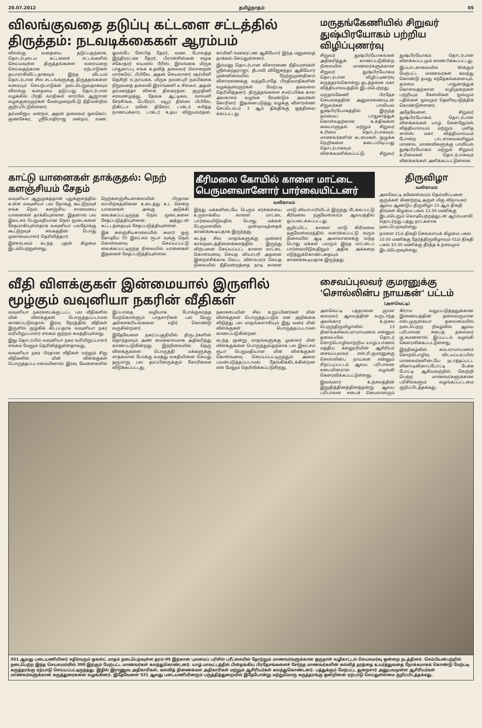20.07.2012 தமிழ்நாதம் 05
விலங்குவதை தடுப்பு கட்டளை சட்டத்தில் திருத்தம்: நடவடிக்கைகள் ஆரம்பம்
விலங்கு வதையை தடுப்பதற்காக, தொடர்புடைய கட்டளைச் சட்டங்களில் செய்யவுள்ள திருத்தங்களை வரையறை செய்வதற்கான ஏற்பாடுகள் தயாராகிவிட்டதாகவும் இந்த விடயம் தொடர்பான சில சட்டங்களுக்கு திருத்தங்களை வரையும் செயற்பாடுகள் நடைபெறுவதாகவும் விலங்கு வதையை தடுப்பது தொடர்பான வழக்கில் பிரதி வாதிகள் சார்பில் ஆஜரான வழக்குரைஞர்கள் மேன்முறையீட்டு நீதிமன்றில் குறிப்பிட்டுள்ளனர்.
தர்மவிஜய மன்றம், அதன் தலைவர் ஒல்கொட் குணசேகர, ஸ்ரீபோதிராஜ மன்றம், வண. ஓமல்பே சோபித தேரர், வண. போவத்த இந்திரரட்ண தேரர், பிரான்சிஸ்கன் சமூக சகோதரர் லயனல் பீரிஸ், இலங்கை மிருக பாதுகாப்பு சங்க உதவித் தலைவர் லொறைன் மார்கரெட் பிபிலே, அதன் செயலாளர் ஷர்மினி தெசிறி ரட்நாயக்க, மிருக நலன்புரி நம்பிக்கை நிறுவனத் தலைவி இராங்கனி டீ சில்வா, அதன் தர்மகர்த்தா விசாக திலகரத்ன, குமுதினி சரவணமுத்து, தேவக ஆட்டிகல, லாலனி சேரசிங்க, பெரேரா, மயூர திஸ்ஸ பிபிலே, நிகிட்டா ரவின் திசேரா, டாக்டர் சமித்த நாணயக்கார, டாக்டர் உதய விஜயவர்தன, காமினி வனகரட்ண ஆகியோர் இந்த மனுவைத் தாக்கல் செய்துள்ளனர்.
இம்மனு தொடர்பான விசாரணை நீதியரசர்கள் ஸ்ரீஸ்கந்தராஜா, தீபாலி விஜேசுந்தர ஆகியோர் முன்னிலையில் நேற்றுமுன்தினம் விசாரணைக்கு வந்தபோதே பிரதிவாதிகளின் வழக்குரைஞர்கள் மேற்படி தகவலை தெரிவித்தனர். திருத்தங்களை சமர்ப்பிக்க கால அவகாசம் வழங்க வேண்டும் அவர்கள் கோரினர். இதனைபடுத்து வழக்கு விசாரணை செப்டெம்பர் 3 ஆம் திகதிக்கு ஒத்திவை க்கப்பட்டது.
மருதங்கேணியில் சிறுவர் துஷ்பிரயோகம் பற்றிய விழிப்புணர்வு
சிறுவர் துஷ்பிரயோகங்கள் அதிகரித்துக் காணப்படுகின்ற நிலையில் மாணவர்களுக்கான சிறுவர் துஷ்பிரயோகம தொடர்பான விழிப்புணர்வு கருத்தரங்கொன்று குடத்தனை மகா வித்தியாலயத்தில் இடம்பெற்றது.
மருதங்கேணி பிரதேச செயலகத்தின் அனுசரணையுடன் சிறுவர்கள் பாலியல் துஷ்பிரயோகத்தில் இருந்த தம்மைப் பாதுகாத்துக் கொள்வதற்கான உக்திகளை கையாளுதல் மற்றும் சிறுவர் உரிமை தொடர்பாகவும், மாணவர்களின் கடமைகள், ஒழுக்க நெறிகளை கடைப்பிடிப்பது தொடர்பாகவும் விளக்கமளிக்கப்பட்டு, சிறுவர் துஷ்பிரயோகம் தொடர்பான விளக்கப்படமும் காண்பிக்கப்பட்டது.
இப்பாடசாலையில் 80க்கும் மேற்பட்ட மாணவர்கள் கலந்து கொண்டு தமது சந்தேகங்களையும், தம்மை பாதுகாத்துக் கொள்வதற்கான வழிமுறைகள் பற்றியும் கேள்விகள் மூலமும் பதில்கள் மூலமும் தெளிவுபடுத்திக் கொண்டுள்ளனர்.
அதேவேளை, சிறுவர் துஷ்பிரயோகம் தொடர்பான விளக்கங்கள் யாழ். சென்ஜேம்ஸ் வித்தியாலயம் மற்றும், புனித சாள்ஸ் மகா வித்தியாலயம் போன்ற பாடசாலைகளிலும் மாணவ, மாணவிகளுக்கு பாலியல் துஷ்பிரயோகம் மற்றும் சிறுவர் உரிமைகள் தொடர்பாகவும் விளக்கங்கள் அளிக்கப்பட்டுள்ளன.
காட்டு யானைகள் தாக்குதல்: நெற் களஞ்சியம் சேதம்
வவுனியா ஆறுமுகத்தான் புதுக்குளத்தில் உள்ள வவுனியா பல நோக்கு கூட்டுறவுச் சங்க நெல் களஞ்சிய சாலையை யானைகள் தாக்கியுள்ளன. இதனால் பல இலட்சம் பெறுமதியான நெல் மூடைகளை சேதமாகியுள்ளதாக வவுனியா பலநோக்கு கூட்டுறவுச் சங்கத்தின் பொது முகாமையாளர் தெரிவித்தார்.
இச்சம்பவம் கடந்த புதன் கிழமை இடம்பெற்றுள்ளது.
நெற்களஞ்சியசாலையின் பிரதான வாயிற்கதவினை உடைத்து உட் சென்ற யானைகள் அங்கு அடுக்கி வைக்கப்பட்டிருந்த நெல் மூடைகளை சேதப்படுத்தியுள்ளன. அத்துடன் கட்டடத்தையும் சேதப்படுத்தியுள்ளன.
இக் களஞ்சியசாலையில் சுமார் ஒரு கோடியே 50 இலட்சம் ரூபா வுக்கு நெல் கொள்வனவு செய்யப்பட்டு வைக்கப்பட்டிருந்த நிலையில் யானைகள் இதனைச் சேதப்படுத்தியுள்ளன.
கீரிமலை கோயில் காளை மாட்டை பெருமளவானோர் பார்வையிட்டனர்
வலிகாமம்
இந்து மக்களிடையே பெரும் சர்ச்சையை உருவாக்கிய காளை மாட்டை பார்வையிடுவதில் பொது மக்கள் பெருமளவில் முன்டியடித்தைக் காணக்கூடியதாக இருந்தது.
கடந்த சில மாதங்களுக்கு முன்னர் கால்நடைத்தினைக்களத்தில் இருந்து விற்பனை செய்யப்பட்ட காளை மாட்டை கொள்வனவு செய்த வியாபரி அதனை இறைச்சிக்காக வெட்ட விளம்பரம் செய்த நிலையில் நீதிமன்றத்தை நாடி காளை மாடு வியாபாரியிடம் இருந்து மீட்க்கப்பட்டு கீரிமலை நகுலேஸ்வரம் ஆலயத்தில் ஒப்படைக்கப்பட்டது.
குறிப்பிட்ட காளை மாடு கிரிமலை நகுலேஸ்வரத்தில் வளர்க்கப்பட்டு வரும் நிலையில் ஆடி அமாவாசைக்கு வந்த பொது மக்கள் பலரும் இந்த மாட்டைப் பார்வையிடுவதிலும் அதிக அக்கறை எடுத்துக்கொண்டதையும் காணக்கூடியதாக இருந்தது.
திருவிழா
வலிகாமம்
அளவெட்டி கணேஸ்வரம் தெல்லிப்பளை குருக்கள் கிணற்றடி அருள் மிகு விநாயகர் ஆலய ஆண்டுப் திருவிழா 23 ஆம் திகதி திங்கள் கிழமை பகல் 11.00 மணிக்கு இடம்பெறும் கொடியேற்றத்துடன் ஆரம்பமாகி தொடர்ந்து பத்து நாட்களாக நடைபெறவுள்ளது.
நாளை 21ம் திகதி செவ்வாய்க் கிழமை பகல் 10.00 மணிக்கு தேர்த்திருவிழாவும் 01ம் திகதி பகல் 10.30 மணிக்கு தீர்த்த உற்சவமும் இடம்பெறவுள்ளது.
வீதி விளக்குகள் இன்மையால் இருளில் மூழ்கும் வவுனியா நகரின் வீதிகள்
வவுனியா நகரசபைக்குட்பட்ட பல வீதிகளில் மின் விளக்குகள் பொருத்தப்படாமல் காணப்படுவதால் இரவு நேரத்தில் வீதிகள் இருளில் மூழ்கிக் கிடப்பதாக வவுனியா நகர வரியிறுப்பாளர் சங்கம் குற்றம் சுமத்தியுள்ளது.
இது தொடர்பில் வவுனியா நகர வரியிறுப்பாளர் சங்கம் மேலும் தெரிவித்துள்ளதாவது,
வவுனியா நகர பிரதான வீதிகள் மற்றும் சிறு வீதிகளில் மின் விளக்குகள் பொருத்தப்படாமையினால் இரவு வேளைகளில் இப்பாதை வழியாக போக்குவரத்த மேற்கொள்ளும் பாதசாரிகள் பல் வேறு அசௌகரியங்களை எதிர் கொண்டு வருகின்றனர்.
இதேவேளை நகரப்பகுதியில் திருடர்களின் தொந்தரவும் அண் மைக்காலமாக அதிகரித்து காணப்படுகின்றது. இந்நிலையில் தெரு விளக்குகளை பொருத்தி மக்களுக்கு சாதகமான போக்கு வரத்து வசதியினை செய்து தருமாறு பல தரப்பினருக்கும் கோரிக்கை விடுக்கப்பட்டது.
நகரசபையின் சில உறுப்பினர்கள் மின் விளக்குகள் பொருத்தப்படும் என அறிக்கை விடுத்து பல மாதங்களாகியும் இது வரை மின் விளக்குகள் பொருத்தப்படாமல் காணப்படுகின்றன.
கடந்த மூன்று மாதங்களுக்கு முன்னர் மின் விளக்குகளை பொருத்துவதற்காக பல இலட்சம் ரூபா பெறுமதியான மின் விளக்குகள் கொள்வனவு செய்யப்பட்டிருந்தும் அவை பயன்படுத்தப்படாமல் தேங்கிக்கிடக்கின்றன என மேலும் தெரிவிக்கப்படுகிறது.
சைவப்புலவர் குமரனுக்கு 'சொல்லின்ப நாயகன்' பட்டம்
(அளவெட்டி)
அளவெட்டி பத்தானை ஞான வைரவர் ஆலயத்தின் வருடாந்த அலங்கார உற்சவ பெருந்திருவிழாவில் 13 தினங்கள்கம்பராமாயணம் என்னும் தலைப்பில் தொடர் சொற்பொழிவாற்றிய யாழ்ப்பாணம் மத்திய கல்லூரியின் ஆசிரியர் சைவப்புலவர் எஸ்.ரி.குமரனுக்கு சொல்லின்ப நாயகன் என்னும் சிறப்புப்பட்டம் ஆலய பரிபாலன சபையினரால் வழங்கி கௌரவிக்கப்பட்டுள்ளது.
இலங்கார உற்சவத்தின் இறுதித்தினத்தினத்தன்று ஆலய பரிபாலன சபைச் செயலாளரும் கிராம வலுப்படுத்தலுக்கான இணையத்தின் தலைவருமான எஸ்.முருகையா தலைமையில் நடைபெற்ற நிகழ்வில் ஆலய பரிபாலன சபைத் தலைவர் கு.சுமனனால் இப்பட்டம் வழங்கி கௌரவிக்கப்பட்டுள்ளது.
இந்நிகழ்வில் கம்பராமாயணம் சொற்பொழிவு விடயப்பரப்பில் மாணவர்களிடையே நடாத்தப்பட்ட வினாடிவினாப்போட்டி பேச்சு போட்டி ஆகியவற்றில் வெற்றி பெற்ற மாணவர்களுக்கான பரிசில்களும் வழங்கப்பட்டமை குறிப்பிடத்தக்கது.
551 ஆவது படையணியினர் எதிர்வரும் ஒகஸ்ட் மாதம் நடைபெறவுள்ள தரம்-05 இற்கான புலமைப் பரிசில் பரீட்சையில் தோற்றும் மாணவர்களுக்கான ஒருநாள் வழிகாட்டல் செயலமர்வு ஒன்றை நடத்தினர். செம்பியன்பற்றில் நடைபெற்ற இந்த செயலமர்வில் 300 இற்கும் மேற்பட்ட மாணவர்கள் கலந்துகொண்டனர். யாழ்.மாவட்டத்தில் பின்தங்கிய பிரதேசங்களைச் சேர்ந்த மாணவர்களின் கல்வித் தரத்தை உயர்த்துவதை நோக்கமாகக் கொண்டு மேற்படி கருத்தரங்கு ஏற்பாடு செய்யப்பட்டிருந்தது. இதில் இராணுவ அதிகாரிகள், கல்வித் திணைக்கள அதிகாரிகள் மற்றும் ஆசிரியர்கள் கலந்துகொண்டனர். பத்துக்கும் மேற்பட்ட துறைசார் அனுபவமுள்ள ஆசிரியர்கள் மாணவர்களுக்கான கருத்துரைகளை வழங்கினர். இதேவேளை 521 ஆவது படையணியினரும் பருத்தித்துறையில் இதேபோன்று மற்றுமொரு கருத்தரங்கு ஒன்றினை ஏற்பாடு செய்துள்ளமை குறிப்பிடத்தக்கது.